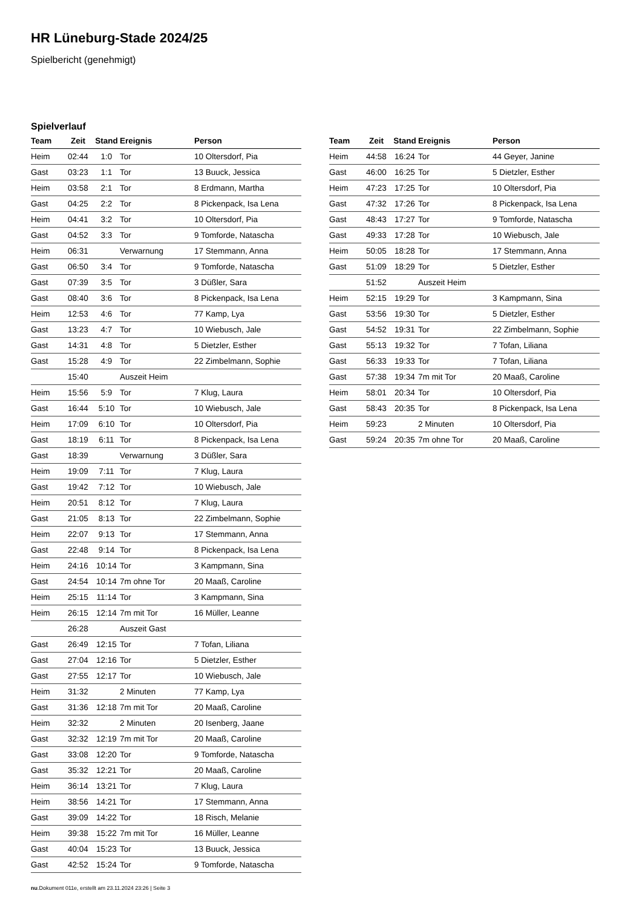HR Lüneburg-Stade 2024/25
Spielbericht (genehmigt)
Spielverlauf
| Team | Zeit | Stand | Ereignis | Person |
| --- | --- | --- | --- | --- |
| Heim | 02:44 | 1:0 | Tor | 10 Oltersdorf, Pia |
| Gast | 03:23 | 1:1 | Tor | 13 Buuck, Jessica |
| Heim | 03:58 | 2:1 | Tor | 8 Erdmann, Martha |
| Gast | 04:25 | 2:2 | Tor | 8 Pickenpack, Isa Lena |
| Heim | 04:41 | 3:2 | Tor | 10 Oltersdorf, Pia |
| Gast | 04:52 | 3:3 | Tor | 9 Tomforde, Natascha |
| Heim | 06:31 | | Verwarnung | 17 Stemmann, Anna |
| Gast | 06:50 | 3:4 | Tor | 9 Tomforde, Natascha |
| Gast | 07:39 | 3:5 | Tor | 3 Düßler, Sara |
| Gast | 08:40 | 3:6 | Tor | 8 Pickenpack, Isa Lena |
| Heim | 12:53 | 4:6 | Tor | 77 Kamp, Lya |
| Gast | 13:23 | 4:7 | Tor | 10 Wiebusch, Jale |
| Gast | 14:31 | 4:8 | Tor | 5 Dietzler, Esther |
| Gast | 15:28 | 4:9 | Tor | 22 Zimbelmann, Sophie |
| | 15:40 | | Auszeit Heim | |
| Heim | 15:56 | 5:9 | Tor | 7 Klug, Laura |
| Gast | 16:44 | 5:10 | Tor | 10 Wiebusch, Jale |
| Heim | 17:09 | 6:10 | Tor | 10 Oltersdorf, Pia |
| Gast | 18:19 | 6:11 | Tor | 8 Pickenpack, Isa Lena |
| Gast | 18:39 | | Verwarnung | 3 Düßler, Sara |
| Heim | 19:09 | 7:11 | Tor | 7 Klug, Laura |
| Gast | 19:42 | 7:12 | Tor | 10 Wiebusch, Jale |
| Heim | 20:51 | 8:12 | Tor | 7 Klug, Laura |
| Gast | 21:05 | 8:13 | Tor | 22 Zimbelmann, Sophie |
| Heim | 22:07 | 9:13 | Tor | 17 Stemmann, Anna |
| Gast | 22:48 | 9:14 | Tor | 8 Pickenpack, Isa Lena |
| Heim | 24:16 | 10:14 | Tor | 3 Kampmann, Sina |
| Gast | 24:54 | 10:14 | 7m ohne Tor | 20 Maaß, Caroline |
| Heim | 25:15 | 11:14 | Tor | 3 Kampmann, Sina |
| Heim | 26:15 | 12:14 | 7m mit Tor | 16 Müller, Leanne |
| | 26:28 | | Auszeit Gast | |
| Gast | 26:49 | 12:15 | Tor | 7 Tofan, Liliana |
| Gast | 27:04 | 12:16 | Tor | 5 Dietzler, Esther |
| Gast | 27:55 | 12:17 | Tor | 10 Wiebusch, Jale |
| Heim | 31:32 | | 2 Minuten | 77 Kamp, Lya |
| Gast | 31:36 | 12:18 | 7m mit Tor | 20 Maaß, Caroline |
| Heim | 32:32 | | 2 Minuten | 20 Isenberg, Jaane |
| Gast | 32:32 | 12:19 | 7m mit Tor | 20 Maaß, Caroline |
| Gast | 33:08 | 12:20 | Tor | 9 Tomforde, Natascha |
| Gast | 35:32 | 12:21 | Tor | 20 Maaß, Caroline |
| Heim | 36:14 | 13:21 | Tor | 7 Klug, Laura |
| Heim | 38:56 | 14:21 | Tor | 17 Stemmann, Anna |
| Gast | 39:09 | 14:22 | Tor | 18 Risch, Melanie |
| Heim | 39:38 | 15:22 | 7m mit Tor | 16 Müller, Leanne |
| Gast | 40:04 | 15:23 | Tor | 13 Buuck, Jessica |
| Gast | 42:52 | 15:24 | Tor | 9 Tomforde, Natascha |
| Team | Zeit | Stand | Ereignis | Person |
| --- | --- | --- | --- | --- |
| Heim | 44:58 | 16:24 | Tor | 44 Geyer, Janine |
| Gast | 46:00 | 16:25 | Tor | 5 Dietzler, Esther |
| Heim | 47:23 | 17:25 | Tor | 10 Oltersdorf, Pia |
| Gast | 47:32 | 17:26 | Tor | 8 Pickenpack, Isa Lena |
| Gast | 48:43 | 17:27 | Tor | 9 Tomforde, Natascha |
| Gast | 49:33 | 17:28 | Tor | 10 Wiebusch, Jale |
| Heim | 50:05 | 18:28 | Tor | 17 Stemmann, Anna |
| Gast | 51:09 | 18:29 | Tor | 5 Dietzler, Esther |
| | 51:52 | | Auszeit Heim | |
| Heim | 52:15 | 19:29 | Tor | 3 Kampmann, Sina |
| Gast | 53:56 | 19:30 | Tor | 5 Dietzler, Esther |
| Gast | 54:52 | 19:31 | Tor | 22 Zimbelmann, Sophie |
| Gast | 55:13 | 19:32 | Tor | 7 Tofan, Liliana |
| Gast | 56:33 | 19:33 | Tor | 7 Tofan, Liliana |
| Gast | 57:38 | 19:34 | 7m mit Tor | 20 Maaß, Caroline |
| Heim | 58:01 | 20:34 | Tor | 10 Oltersdorf, Pia |
| Gast | 58:43 | 20:35 | Tor | 8 Pickenpack, Isa Lena |
| Heim | 59:23 | | 2 Minuten | 10 Oltersdorf, Pia |
| Gast | 59:24 | 20:35 | 7m ohne Tor | 20 Maaß, Caroline |
nu.Dokument 011e, erstellt am 23.11.2024 23:26 | Seite 3